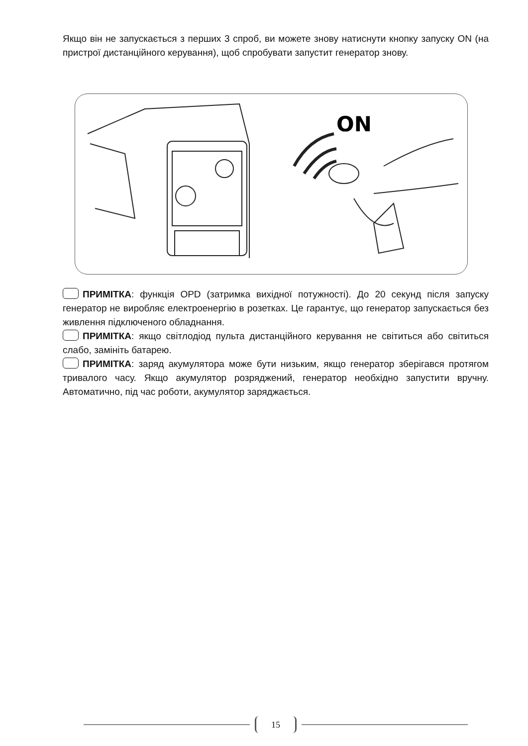Якщо він не запускається з перших 3 спроб, ви можете знову натиснути кнопку запуску ON (на пристрої дистанційного керування), щоб спробувати запустит генератор знову.
ON
ПРИМІТКА: функція OPD (затримка вихідної потужності). До 20 секунд після запуску генератор не виробляє електроенергію в розетках. Це гарантує, що генератор запускається без живлення підключеного обладнання.
ПРИМІТКА: якщо світлодіод пульта дистанційного керування не світиться або світиться слабо, замініть батарею.
ПРИМІТКА: заряд акумулятора може бути низьким, якщо генератор зберігався протягом тривалого часу. Якщо акумулятор розряджений, генератор необхідно запустити вручну. Автоматично, під час роботи, акумулятор заряджається.
15